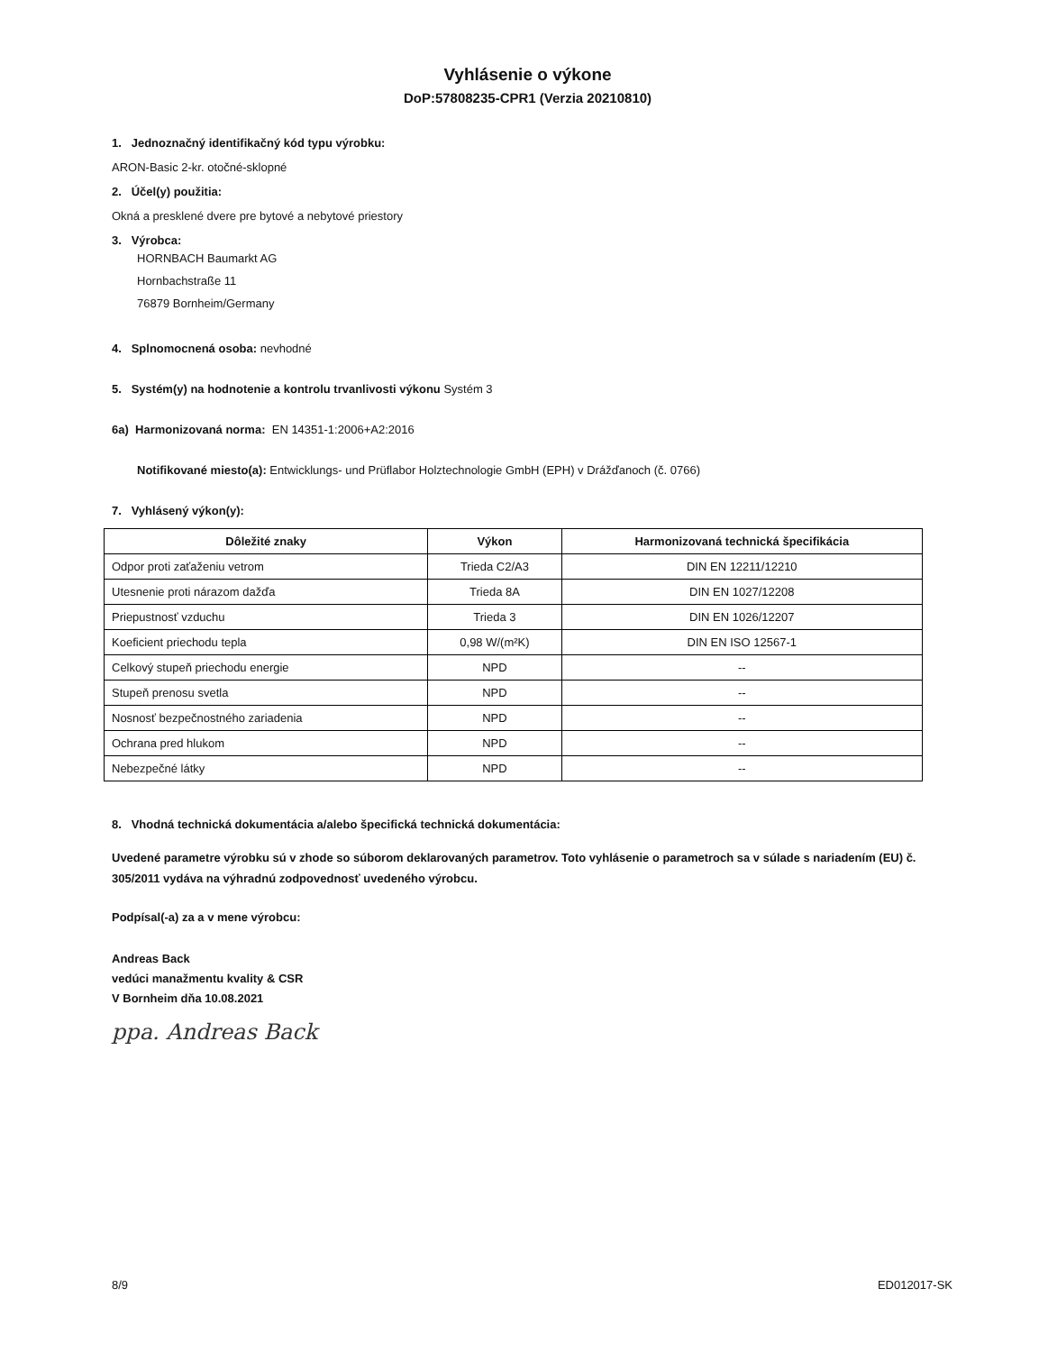Vyhlásenie o výkone
DoP:57808235-CPR1 (Verzia 20210810)
1. Jednoznačný identifikačný kód typu výrobku:
ARON-Basic 2-kr. otočné-sklopné
2. Účel(y) použitia:
Okná a presklené dvere pre bytové a nebytové priestory
3. Výrobca:
HORNBACH Baumarkt AG
Hornbachstraße 11
76879 Bornheim/Germany
4. Splnomocnená osoba: nevhodné
5. Systém(y) na hodnotenie a kontrolu trvanlivosti výkonu Systém 3
6a) Harmonizovaná norma: EN 14351-1:2006+A2:2016
Notifikované miesto(a): Entwicklungs- und Prüflabor Holztechnologie GmbH (EPH) v Drážďanoch (č. 0766)
7. Vyhlásený výkon(y):
| Dôležité znaky | Výkon | Harmonizovaná technická špecifikácia |
| --- | --- | --- |
| Odpor proti zaťaženiu vetrom | Trieda C2/A3 | DIN EN 12211/12210 |
| Utesnenie proti nárazom dažďa | Trieda 8A | DIN EN 1027/12208 |
| Priepustnosť vzduchu | Trieda 3 | DIN EN 1026/12207 |
| Koeficient priechodu tepla | 0,98 W/(m²K) | DIN EN ISO 12567-1 |
| Celkový stupeň priechodu energie | NPD | -- |
| Stupeň prenosu svetla | NPD | -- |
| Nosnosť bezpečnostného zariadenia | NPD | -- |
| Ochrana pred hlukom | NPD | -- |
| Nebezpečné látky | NPD | -- |
8. Vhodná technická dokumentácia a/alebo špecifická technická dokumentácia:
Uvedené parametre výrobku sú v zhode so súborom deklarovaných parametrov. Toto vyhlásenie o parametroch sa v súlade s nariadením (EU) č. 305/2011 vydáva na výhradnú zodpovednosť uvedeného výrobcu.
Podpísal(-a) za a v mene výrobcu:
Andreas Back
vedúci manažmentu kvality & CSR
V Bornheim dňa 10.08.2021
ppa. Andreas Back
8/9 ED012017-SK